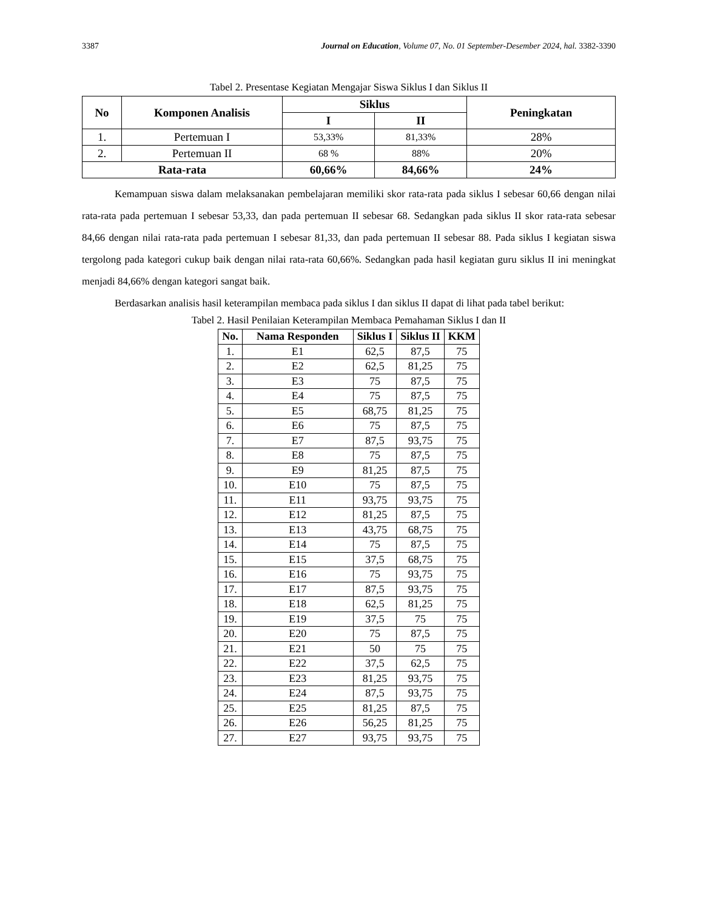3387 Journal on Education, Volume 07, No. 01 September-Desember 2024, hal. 3382-3390
Tabel 2. Presentase Kegiatan Mengajar Siswa Siklus I dan Siklus II
| No | Komponen Analisis | Siklus | | Peningkatan |
| --- | --- | --- | --- | --- |
| | | I | II | |
| 1. | Pertemuan I | 53,33% | 81,33% | 28% |
| 2. | Pertemuan II | 68 % | 88% | 20% |
| Rata-rata | | 60,66% | 84,66% | 24% |
Kemampuan siswa dalam melaksanakan pembelajaran memiliki skor rata-rata pada siklus I sebesar 60,66 dengan nilai rata-rata pada pertemuan I sebesar 53,33, dan pada pertemuan II sebesar 68. Sedangkan pada siklus II skor rata-rata sebesar 84,66 dengan nilai rata-rata pada pertemuan I sebesar 81,33, dan pada pertemuan II sebesar 88. Pada siklus I kegiatan siswa tergolong pada kategori cukup baik dengan nilai rata-rata 60,66%. Sedangkan pada hasil kegiatan guru siklus II ini meningkat menjadi 84,66% dengan kategori sangat baik.
Berdasarkan analisis hasil keterampilan membaca pada siklus I dan siklus II dapat di lihat pada tabel berikut:
Tabel 2. Hasil Penilaian Keterampilan Membaca Pemahaman Siklus I dan II
| No. | Nama Responden | Siklus I | Siklus II | KKM |
| --- | --- | --- | --- | --- |
| 1. | E1 | 62,5 | 87,5 | 75 |
| 2. | E2 | 62,5 | 81,25 | 75 |
| 3. | E3 | 75 | 87,5 | 75 |
| 4. | E4 | 75 | 87,5 | 75 |
| 5. | E5 | 68,75 | 81,25 | 75 |
| 6. | E6 | 75 | 87,5 | 75 |
| 7. | E7 | 87,5 | 93,75 | 75 |
| 8. | E8 | 75 | 87,5 | 75 |
| 9. | E9 | 81,25 | 87,5 | 75 |
| 10. | E10 | 75 | 87,5 | 75 |
| 11. | E11 | 93,75 | 93,75 | 75 |
| 12. | E12 | 81,25 | 87,5 | 75 |
| 13. | E13 | 43,75 | 68,75 | 75 |
| 14. | E14 | 75 | 87,5 | 75 |
| 15. | E15 | 37,5 | 68,75 | 75 |
| 16. | E16 | 75 | 93,75 | 75 |
| 17. | E17 | 87,5 | 93,75 | 75 |
| 18. | E18 | 62,5 | 81,25 | 75 |
| 19. | E19 | 37,5 | 75 | 75 |
| 20. | E20 | 75 | 87,5 | 75 |
| 21. | E21 | 50 | 75 | 75 |
| 22. | E22 | 37,5 | 62,5 | 75 |
| 23. | E23 | 81,25 | 93,75 | 75 |
| 24. | E24 | 87,5 | 93,75 | 75 |
| 25. | E25 | 81,25 | 87,5 | 75 |
| 26. | E26 | 56,25 | 81,25 | 75 |
| 27. | E27 | 93,75 | 93,75 | 75 |